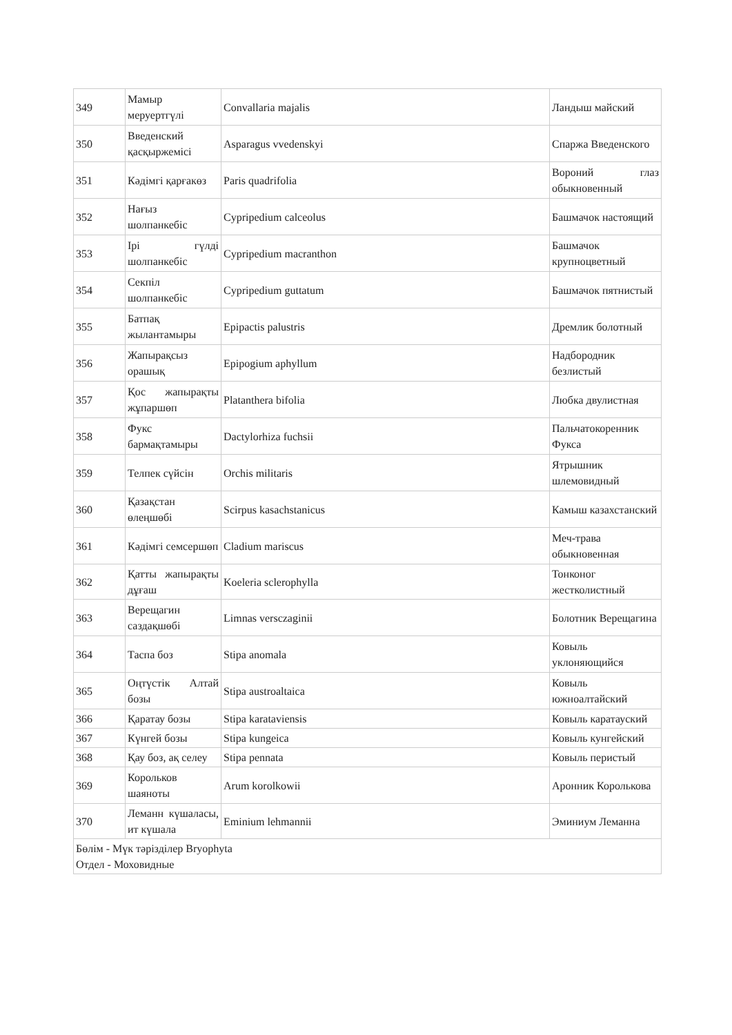| 349 | Мамыр меруертгүлі | Convallaria majalis | Ландыш майский |
| 350 | Введенский қасқыржемісі | Asparagus vvedenskyi | Спаржа Введенского |
| 351 | Кәдімгі қарғакөз | Paris quadrifolia | Вороний глаз обыкновенный |
| 352 | Нағыз шолпанкебіс | Cypripedium calceolus | Башмачок настоящий |
| 353 | Ірі гүлді шолпанкебіс | Cypripedium macranthon | Башмачок крупноцветный |
| 354 | Секпіл шолпанкебіс | Cypripedium guttatum | Башмачок пятнистый |
| 355 | Батпақ жылантамыры | Epipactis palustris | Дремлик болотный |
| 356 | Жапырақсыз орашық | Epipogium aphyllum | Надбородник безлистый |
| 357 | Қос жапырақты жұпаршөп | Platanthera bifolia | Любка двулистная |
| 358 | Фукс бармақтамыры | Dactylorhiza fuchsii | Пальчатокоренник Фукса |
| 359 | Телпек сүйсін | Orchis militaris | Ятрышник шлемовидный |
| 360 | Қазақстан өлеңшөбі | Scirpus kasachstanicus | Камыш казахстанский |
| 361 | Кәдімгі семсершөп | Cladium mariscus | Меч-трава обыкновенная |
| 362 | Қатты жапырақты дұғаш | Koeleria sclerophylla | Тонконог жестколистный |
| 363 | Верещагин саздақшөбі | Limnas versczaginii | Болотник Верещагина |
| 364 | Таспа боз | Stipa anomala | Ковыль уклоняющийся |
| 365 | Оңтүстік Алтай бозы | Stipa austroaltaica | Ковыль южноалтайский |
| 366 | Қаратау бозы | Stipa karataviensis | Ковыль каратауский |
| 367 | Күнгей бозы | Stipa kungeica | Ковыль кунгейский |
| 368 | Қау боз, ақ селеу | Stipa pennata | Ковыль перистый |
| 369 | Корольков шаяноты | Arum korolkowii | Аронник Королькова |
| 370 | Леманн күшаласы, ит күшала | Eminium lehmannii | Эминиум Леманна |
| Бөлім - Мүк тәрізділер Bryophyta Отдел - Моховидные | | | |